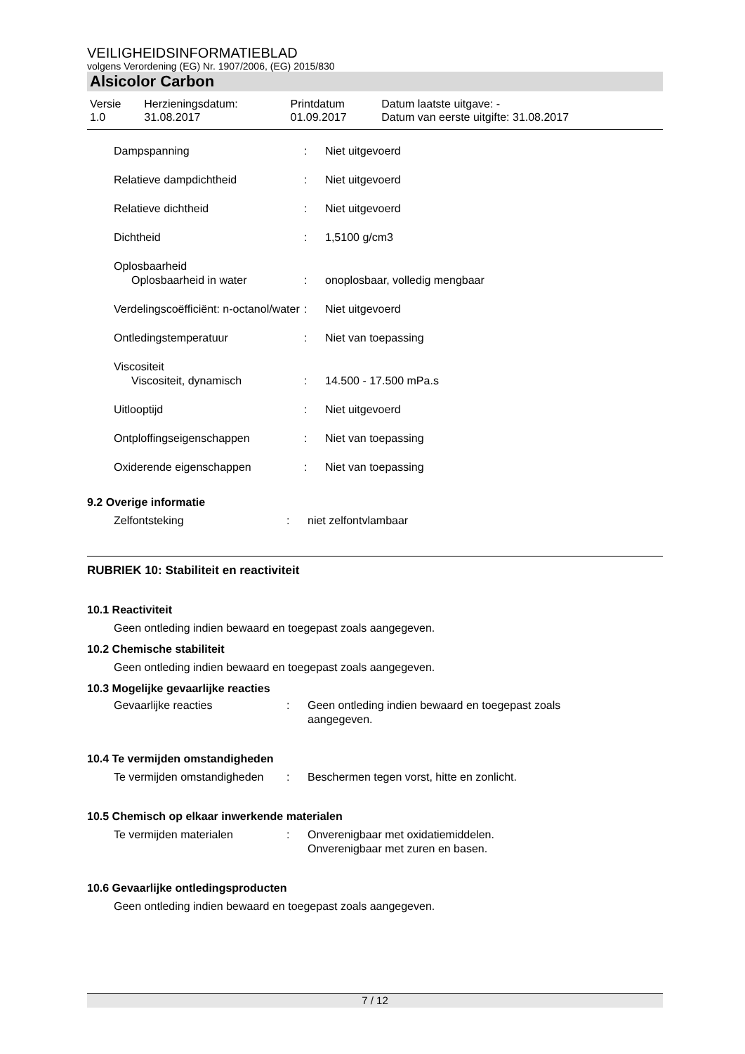VEILIGHEIDSINFORMATIEBLAD
volgens Verordening (EG) Nr. 1907/2006, (EG) 2015/830
Alsicolor Carbon
| Versie 1.0 | Herzieningsdatum: 31.08.2017 | Printdatum 01.09.2017 | Datum laatste uitgave: - Datum van eerste uitgifte: 31.08.2017 |
| Dampspanning | : | Niet uitgevoerd |
| Relatieve dampdichtheid | : | Niet uitgevoerd |
| Relatieve dichtheid | : | Niet uitgevoerd |
| Dichtheid | : | 1,5100 g/cm3 |
| Oplosbaarheid | | |
| Oplosbaarheid in water | : | onoplosbaar, volledig mengbaar |
| Verdelingscoëfficiënt: n-octanol/water | : | Niet uitgevoerd |
| Ontledingstemperatuur | : | Niet van toepassing |
| Viscositeit | | |
| Viscositeit, dynamisch | : | 14.500 - 17.500 mPa.s |
| Uitlooptijd | : | Niet uitgevoerd |
| Ontploffingseigenschappen | : | Niet van toepassing |
| Oxiderende eigenschappen | : | Niet van toepassing |
9.2 Overige informatie
| Zelfontsteking | : | niet zelfontvlambaar |
RUBRIEK 10: Stabiliteit en reactiviteit
10.1 Reactiviteit
Geen ontleding indien bewaard en toegepast zoals aangegeven.
10.2 Chemische stabiliteit
Geen ontleding indien bewaard en toegepast zoals aangegeven.
10.3 Mogelijke gevaarlijke reacties
| Gevaarlijke reacties | : | Geen ontleding indien bewaard en toegepast zoals aangegeven. |
10.4 Te vermijden omstandigheden
| Te vermijden omstandigheden | : | Beschermen tegen vorst, hitte en zonlicht. |
10.5 Chemisch op elkaar inwerkende materialen
| Te vermijden materialen | : | Onverenigbaar met oxidatiemiddelen. Onverenigbaar met zuren en basen. |
10.6 Gevaarlijke ontledingsproducten
Geen ontleding indien bewaard en toegepast zoals aangegeven.
7 / 12